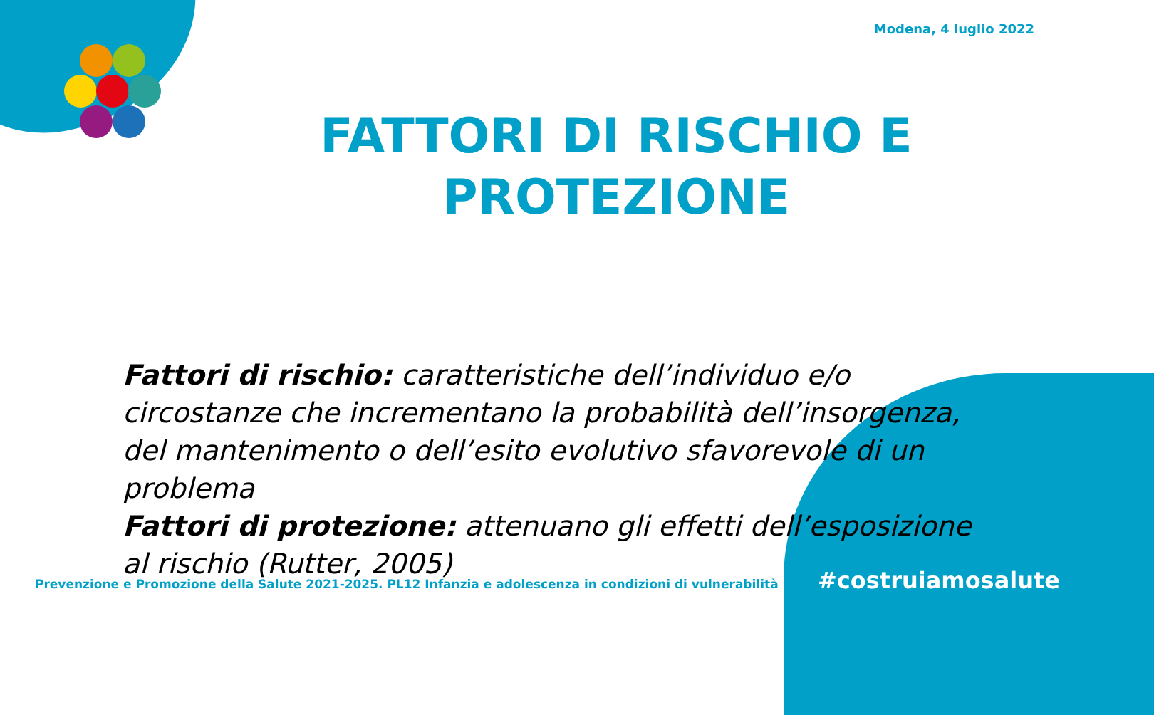Modena, 4 luglio 2022
FATTORI DI RISCHIO E PROTEZIONE
Fattori di rischio: caratteristiche dell’individuo e/o circostanze che incrementano la probabilità dell’insorgenza, del mantenimento o dell’esito evolutivo sfavorevole di un problema
Fattori di protezione: attenuano gli effetti dell’esposizione al rischio (Rutter, 2005)
Prevenzione e Promozione della Salute 2021-2025. PL12 Infanzia e adolescenza in condizioni di vulnerabilità
#costruiamosalute